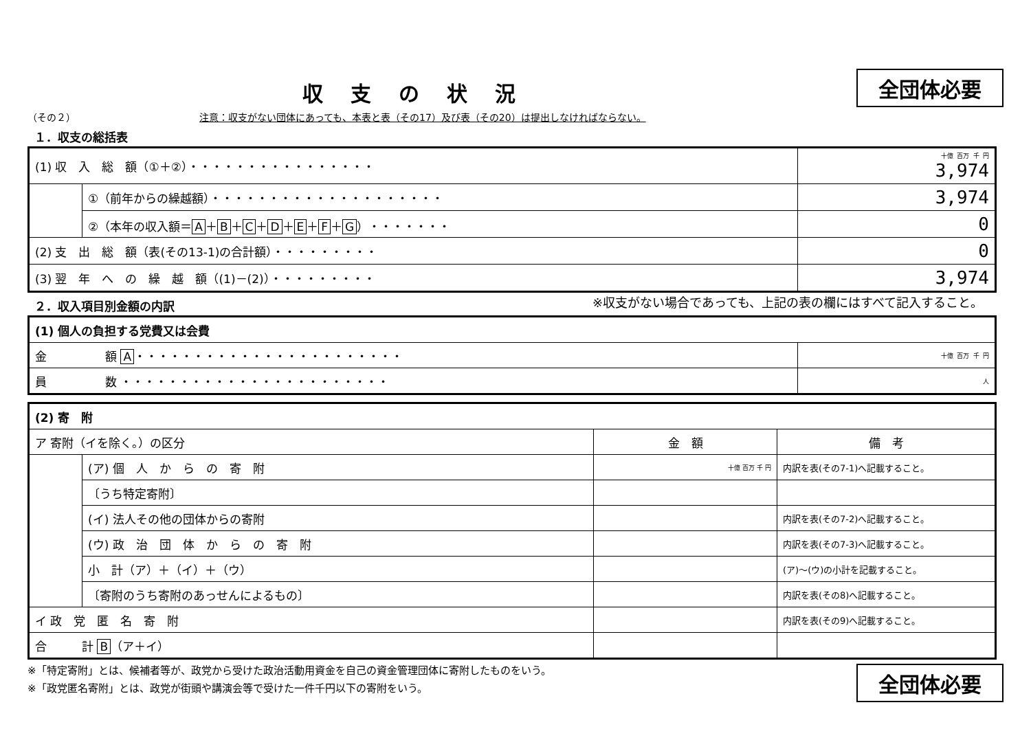収支の状況
全団体必要
（その２） 注意：収支がない団体にあっても、本表と表（その17）及び表（その20）は提出しなければならない。
１．収支の総括表
| (1) 収 入 総 額（①＋②）・・・・・・・・・・・・・・・・ | | 十億 百万 千 円 3,974 |
| | ①（前年からの繰越額）・・・・・・・・・・・・・・・・・・・・ | 3,974 |
| | ②（本年の収入額＝ A ＋ B ＋ C ＋ D ＋ E ＋ F ＋ G ）・・・・・・・ | 0 |
| (2) 支 出 総 額（表(その13-1)の合計額）・・・・・・・・・ | | 0 |
| (3) 翌 年 へ の 繰 越 額（(1)－(2)）・・・・・・・・・ | | 3,974 |
２．収入項目別金額の内訳
※収支がない場合であっても、上記の表の欄にはすべて記入すること。
| (1) 個人の負担する党費又は会費 | |
| 金 額 A ・・・・・・・・・・・・・・・・・・・・・・・ | 十億 百万 千 円 |
| 員 数 ・・・・・・・・・・・・・・・・・・・・・・・ | 人 |
| (2) 寄 附 | | | |
| ア 寄附（イを除く。）の区分 | | 金 額 | 備 考 |
| | (ア) 個 人 か ら の 寄 附 | 十億 百万 千 円 | 内訳を表(その7-1)へ記載すること。 |
| | 〔うち特定寄附〕 | | |
| | (イ) 法人その他の団体からの寄附 | | 内訳を表(その7-2)へ記載すること。 |
| | (ウ) 政 治 団 体 か ら の 寄 附 | | 内訳を表(その7-3)へ記載すること。 |
| | 小 計（ア）＋（イ）＋（ウ） | | (ア)～(ウ)の小計を記載すること。 |
| | 〔寄附のうち寄附のあっせんによるもの〕 | | 内訳を表(その8)へ記載すること。 |
| イ 政 党 匿 名 寄 附 | | | 内訳を表(その9)へ記載すること。 |
| 合 計 B （ア＋イ） | | | |
※「特定寄附」とは、候補者等が、政党から受けた政治活動用資金を自己の資金管理団体に寄附したものをいう。
※「政党匿名寄附」とは、政党が街頭や講演会等で受けた一件千円以下の寄附をいう。
全団体必要